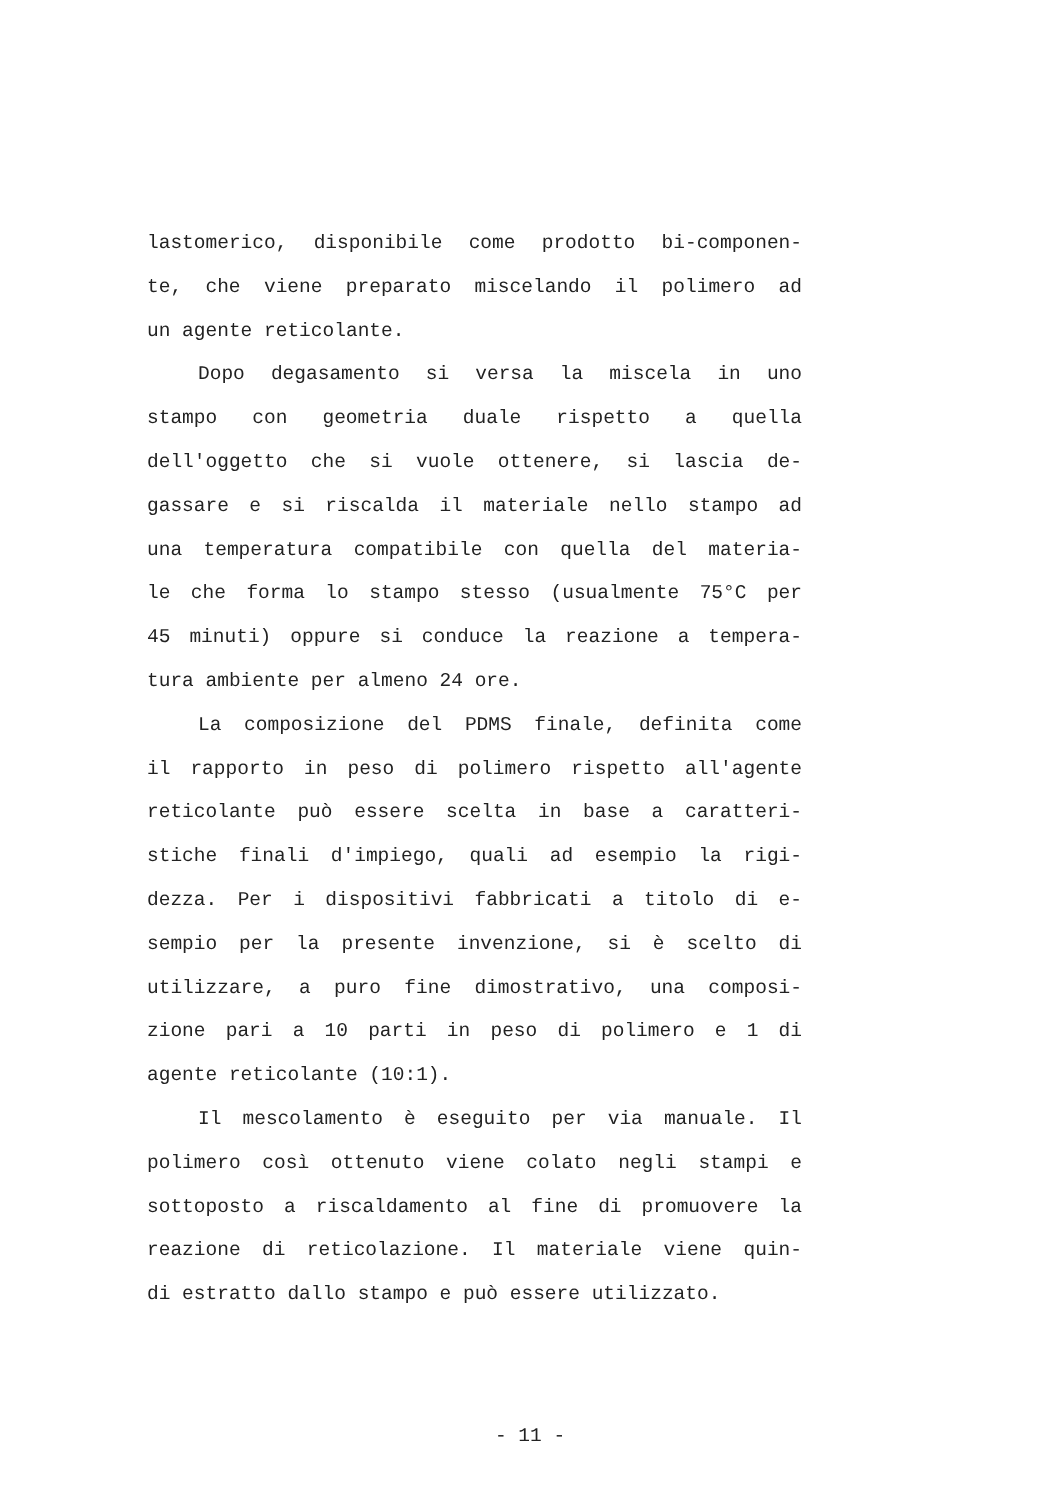lastomerico, disponibile come prodotto bi-componen-
te, che viene preparato miscelando il polimero ad
un agente reticolante.
Dopo degasamento si versa la miscela in uno
stampo con geometria duale rispetto a quella
dell'oggetto che si vuole ottenere, si lascia de-
gassare e si riscalda il materiale nello stampo ad
una temperatura compatibile con quella del materia-
le che forma lo stampo stesso (usualmente 75°C per
45 minuti) oppure si conduce la reazione a tempera-
tura ambiente per almeno 24 ore.
La composizione del PDMS finale, definita come
il rapporto in peso di polimero rispetto all'agente
reticolante può essere scelta in base a caratteri-
stiche finali d'impiego, quali ad esempio la rigi-
dezza. Per i dispositivi fabbricati a titolo di e-
sempio per la presente invenzione, si è scelto di
utilizzare, a puro fine dimostrativo, una composi-
zione pari a 10 parti in peso di polimero e 1 di
agente reticolante (10:1).
Il mescolamento è eseguito per via manuale. Il
polimero così ottenuto viene colato negli stampi e
sottoposto a riscaldamento al fine di promuovere la
reazione di reticolazione. Il materiale viene quin-
di estratto dallo stampo e può essere utilizzato.
- 11 -